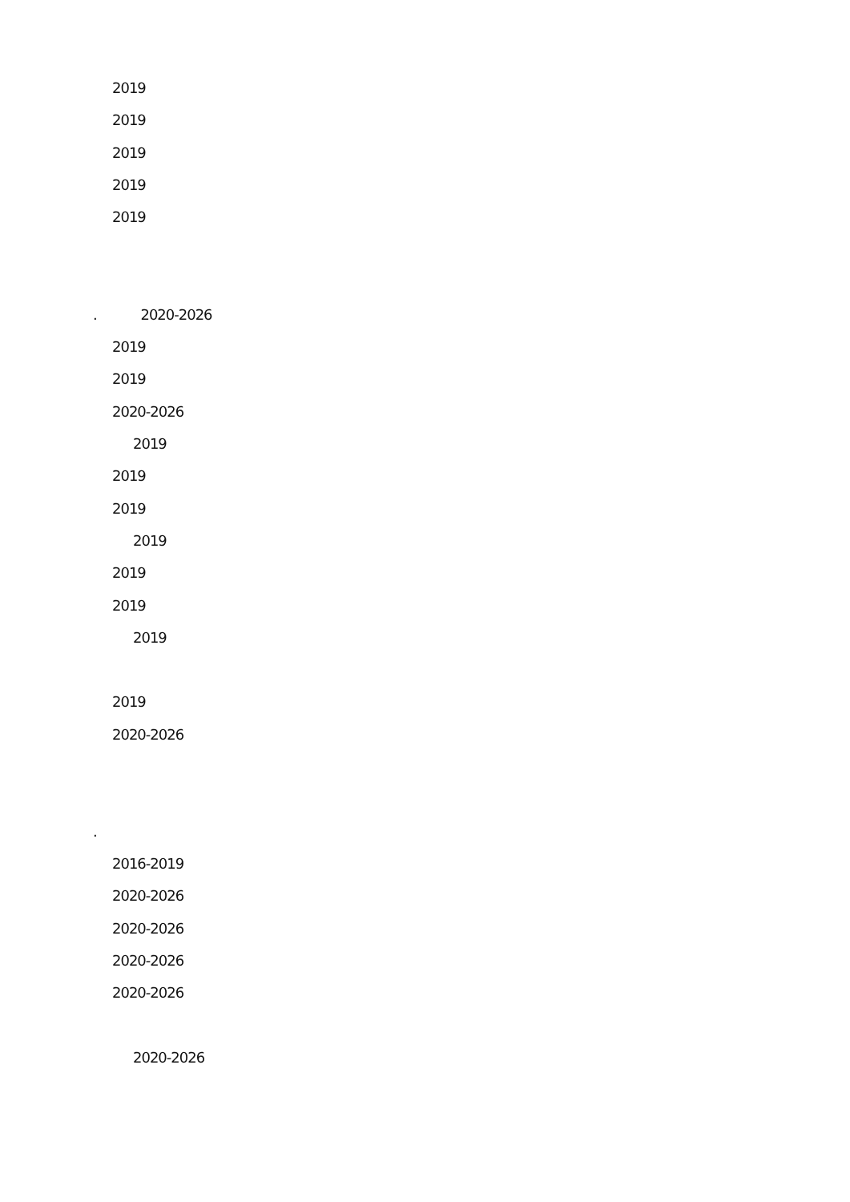2019
2019
2019
2019
2019
. 2020-2026
2019
2019
2020-2026
2019
2019
2019
2019
2019
2019
2019
2019
2020-2026
.
2016-2019
2020-2026
2020-2026
2020-2026
2020-2026
2020-2026